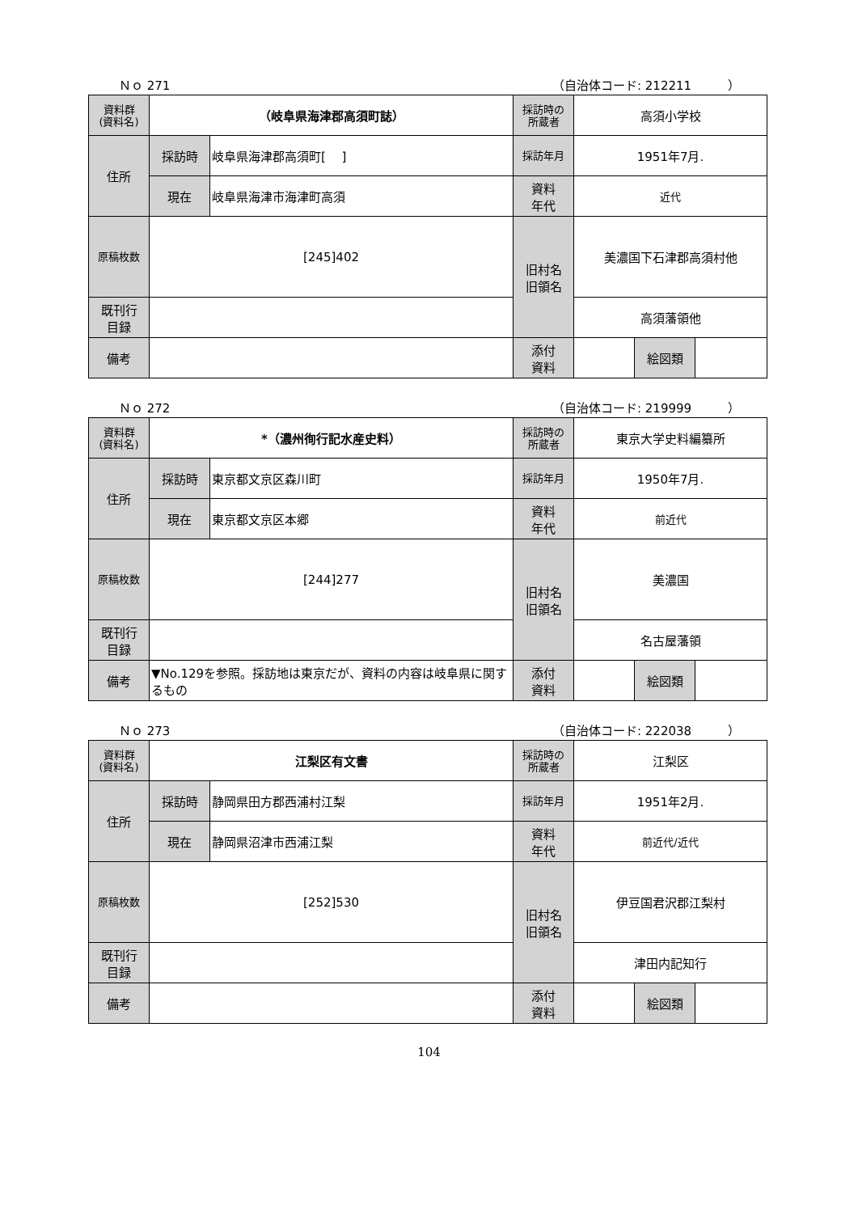Ｎｏ 271 （自治体コード: 212211　　　）
| 資料群 (資料名) | （岐阜県海津郡高須町誌） | | 採訪時の 所蔵者 | 高須小学校 | | |
| 住所 | 採訪時 | 岐阜県海津郡高須町[ ] | 採訪年月 | 1951年7月. | | |
| | 現在 | 岐阜県海津市海津町高須 | 資料 年代 | 近代 | | |
| 原稿枚数 | [245]402 | | 旧村名 旧領名 | 美濃国下石津郡高須村他 | | |
| 既刊行 目録 | | | | 高須藩領他 | | |
| 備考 | | | | | | |
| | | | 添付 資料 | | 絵図類 | |
Ｎｏ 272 （自治体コード: 219999　　　）
| 資料群 (資料名) | *（濃州徇行記水産史料） | | 採訪時の 所蔵者 | 東京大学史料編纂所 | | |
| 住所 | 採訪時 | 東京都文京区森川町 | 採訪年月 | 1950年7月. | | |
| | 現在 | 東京都文京区本郷 | 資料 年代 | 前近代 | | |
| 原稿枚数 | [244]277 | | 旧村名 旧領名 | 美濃国 | | |
| 既刊行 目録 | | | | 名古屋藩領 | | |
| 備考 | ▼No.129を参照。採訪地は東京だが、資料の内容は岐阜県に関するもの | | | | | |
| | | | 添付 資料 | | 絵図類 | |
Ｎｏ 273 （自治体コード: 222038　　　）
| 資料群 (資料名) | 江梨区有文書 | | 採訪時の 所蔵者 | 江梨区 | | |
| 住所 | 採訪時 | 静岡県田方郡西浦村江梨 | 採訪年月 | 1951年2月. | | |
| | 現在 | 静岡県沼津市西浦江梨 | 資料 年代 | 前近代/近代 | | |
| 原稿枚数 | [252]530 | | 旧村名 旧領名 | 伊豆国君沢郡江梨村 | | |
| 既刊行 目録 | | | | 津田内記知行 | | |
| 備考 | | | | | | |
| | | | 添付 資料 | | 絵図類 | |
104